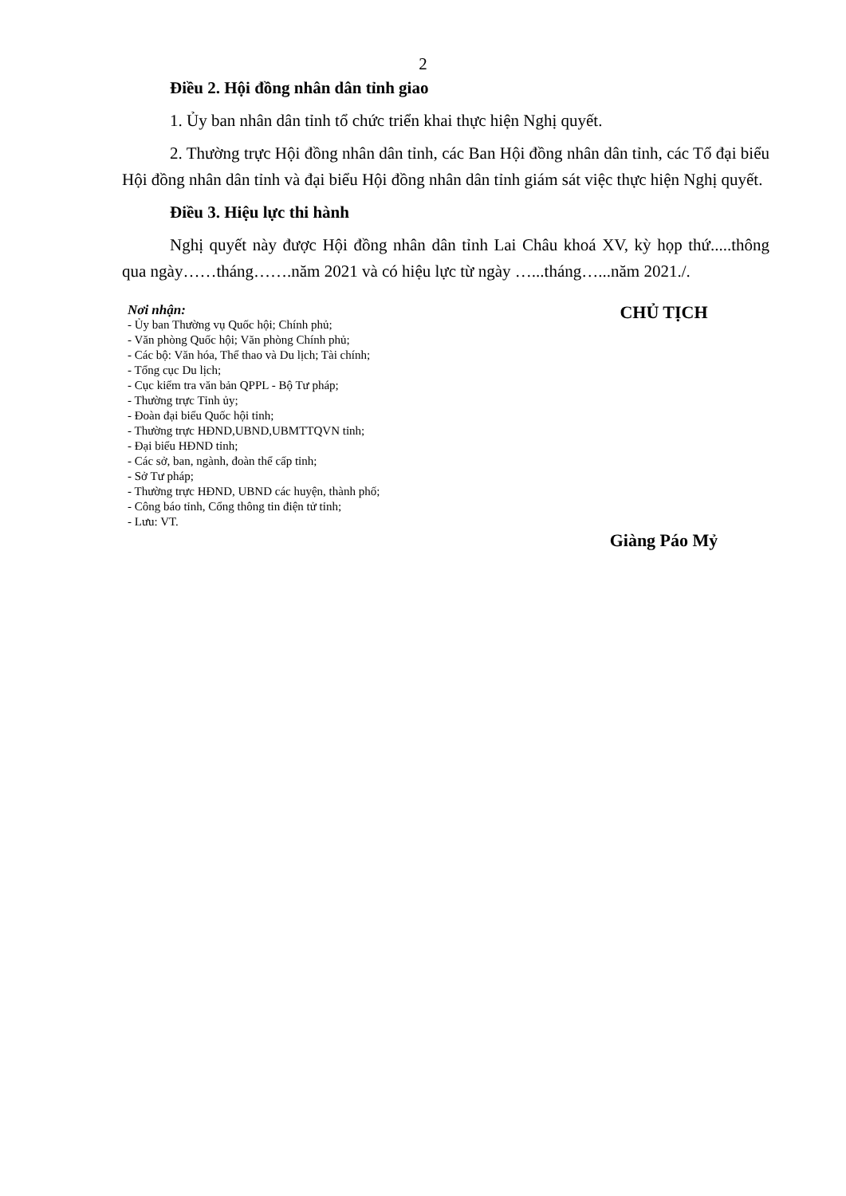2
Điều 2. Hội đồng nhân dân tỉnh giao
1. Ủy ban nhân dân tỉnh tổ chức triển khai thực hiện Nghị quyết.
2. Thường trực Hội đồng nhân dân tỉnh, các Ban Hội đồng nhân dân tỉnh, các Tổ đại biểu Hội đồng nhân dân tỉnh và đại biểu Hội đồng nhân dân tỉnh giám sát việc thực hiện Nghị quyết.
Điều 3. Hiệu lực thi hành
Nghị quyết này được Hội đồng nhân dân tỉnh Lai Châu khoá XV, kỳ họp thứ.....thông qua ngày……tháng…….năm 2021 và có hiệu lực từ ngày …...tháng…...năm 2021./.
Nơi nhận:
- Ủy ban Thường vụ Quốc hội; Chính phủ;
- Văn phòng Quốc hội; Văn phòng Chính phủ;
- Các bộ: Văn hóa, Thể thao và Du lịch; Tài chính;
- Tổng cục Du lịch;
- Cục kiểm tra văn bản QPPL - Bộ Tư pháp;
- Thường trực Tỉnh ủy;
- Đoàn đại biểu Quốc hội tỉnh;
- Thường trực HĐND,UBND,UBMTTQVN tỉnh;
- Đại biểu HĐND tỉnh;
- Các sở, ban, ngành, đoàn thể cấp tỉnh;
- Sở Tư pháp;
- Thường trực HĐND, UBND các huyện, thành phố;
- Công báo tỉnh, Cổng thông tin điện tử tỉnh;
- Lưu: VT.
CHỦ TỊCH
Giàng Páo Mỷ